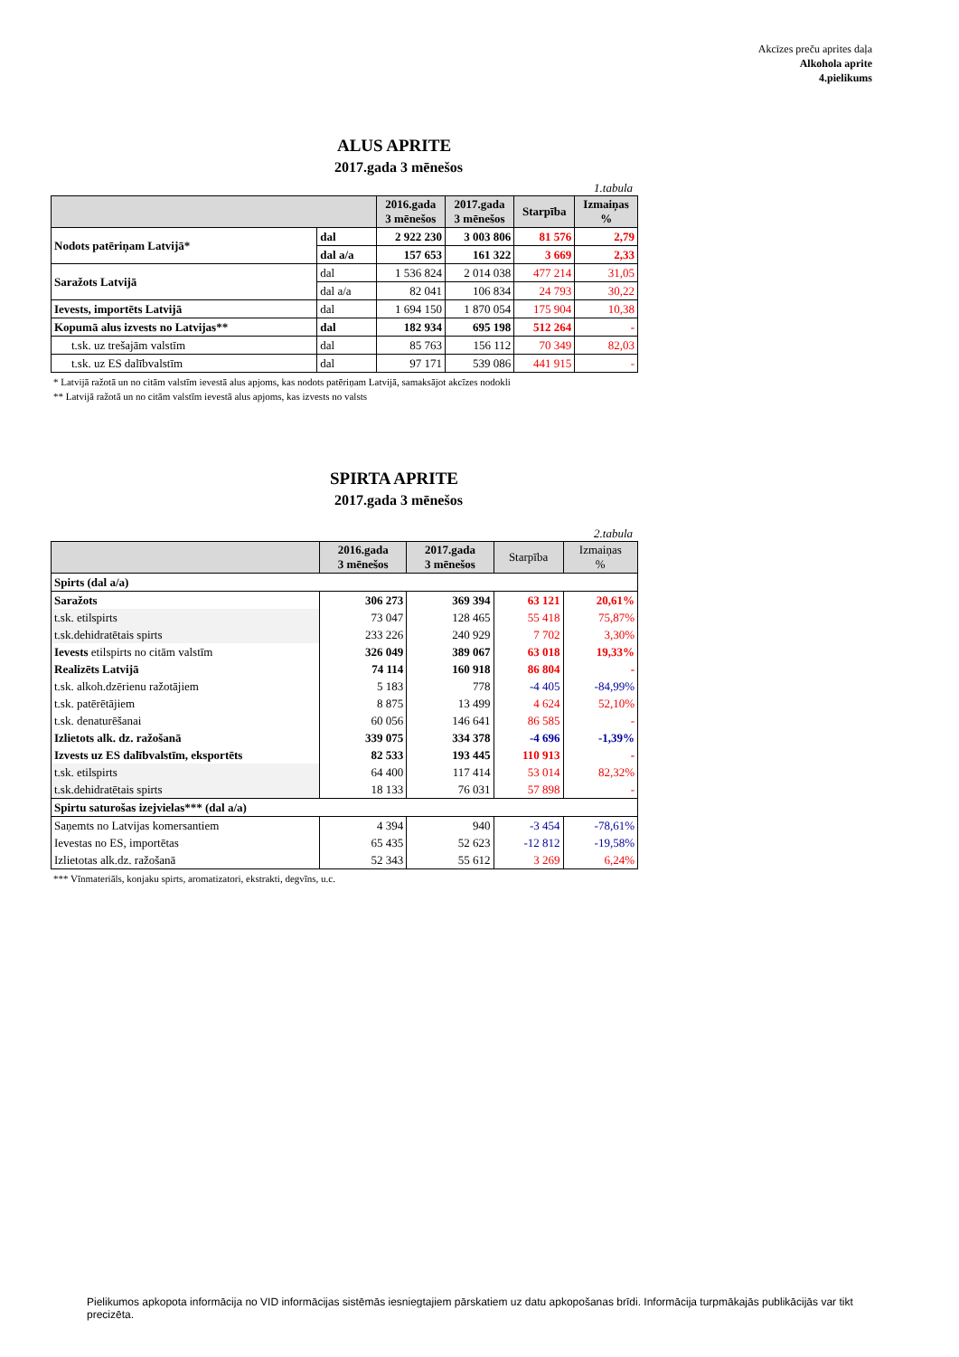Akcīzes preču aprites daļa
Alkohola aprite
4.pielikums
ALUS APRITE
2017.gada 3 mēnešos
1.tabula
| | | 2016.gada 3 mēnešos | 2017.gada 3 mēnešos | Starpība | Izmaiņas % |
| --- | --- | --- | --- | --- | --- |
| Nodots patēriņam Latvijā* | dal | 2 922 230 | 3 003 806 | 81 576 | 2,79 |
| | dal a/a | 157 653 | 161 322 | 3 669 | 2,33 |
| Saražots Latvijā | dal | 1 536 824 | 2 014 038 | 477 214 | 31,05 |
| | dal a/a | 82 041 | 106 834 | 24 793 | 30,22 |
| Ievests, importēts Latvijā | dal | 1 694 150 | 1 870 054 | 175 904 | 10,38 |
| Kopumā alus izvests no Latvijas** | dal | 182 934 | 695 198 | 512 264 | - |
| t.sk. uz trešajām valstīm | dal | 85 763 | 156 112 | 70 349 | 82,03 |
| t.sk. uz ES dalībvalstīm | dal | 97 171 | 539 086 | 441 915 | - |
* Latvijā ražotā un no citām valstīm ievestā alus apjoms, kas nodots patēriņam Latvijā, samaksājot akcīzes nodokli
** Latvijā ražotā un no citām valstīm ievestā alus apjoms, kas izvests no valsts
SPIRTA APRITE
2017.gada 3 mēnešos
2.tabula
| | 2016.gada 3 mēnešos | 2017.gada 3 mēnešos | Starpība | Izmaiņas % |
| --- | --- | --- | --- | --- |
| Spirts (dal a/a) | | | | |
| Saražots | 306 273 | 369 394 | 63 121 | 20,61% |
| t.sk. etilspirts | 73 047 | 128 465 | 55 418 | 75,87% |
| t.sk.dehidratētais spirts | 233 226 | 240 929 | 7 702 | 3,30% |
| Ievests etilspirts no citām valstīm | 326 049 | 389 067 | 63 018 | 19,33% |
| Realizēts Latvijā | 74 114 | 160 918 | 86 804 | - |
| t.sk. alkoh.dzērienu ražotājiem | 5 183 | 778 | -4 405 | -84,99% |
| t.sk. patērētājiem | 8 875 | 13 499 | 4 624 | 52,10% |
| t.sk. denaturēšanai | 60 056 | 146 641 | 86 585 | - |
| Izlietots alk. dz. ražošanā | 339 075 | 334 378 | -4 696 | -1,39% |
| Izvests uz ES dalībvalstīm, eksportēts | 82 533 | 193 445 | 110 913 | - |
| t.sk. etilspirts | 64 400 | 117 414 | 53 014 | 82,32% |
| t.sk.dehidratētais spirts | 18 133 | 76 031 | 57 898 | - |
| Spirtu saturošas izejvielas*** (dal a/a) | | | | |
| Saņemts no Latvijas komersantiem | 4 394 | 940 | -3 454 | -78,61% |
| Ievestas no ES, importētas | 65 435 | 52 623 | -12 812 | -19,58% |
| Izlietotas alk.dz. ražošanā | 52 343 | 55 612 | 3 269 | 6,24% |
*** Vīnmateriāls, konjaku spirts, aromatizatori, ekstrakti, degvīns, u.c.
Pielikumos apkopota informācija no VID informācijas sistēmās iesniegtajiem pārskatiem uz datu apkopošanas brīdi. Informācija turpmākajās publikācijās var tikt precizēta.